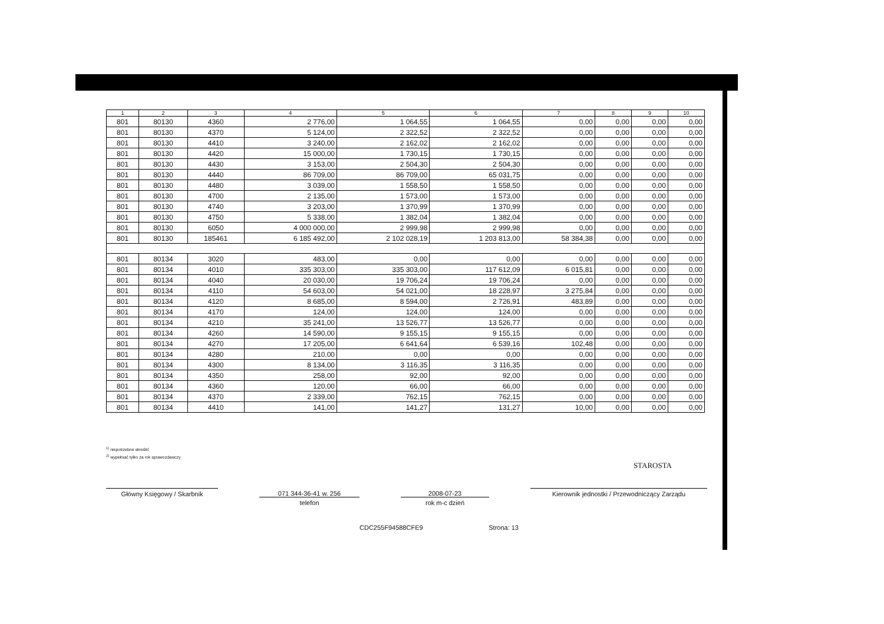| 1 | 2 | 3 | 4 | 5 | 6 | 7 | 8 | 9 | 10 |
| --- | --- | --- | --- | --- | --- | --- | --- | --- | --- |
| 801 | 80130 | 4360 | 2 776,00 | 1 064,55 | 1 064,55 | 0,00 | 0,00 | 0,00 | 0,00 |
| 801 | 80130 | 4370 | 5 124,00 | 2 322,52 | 2 322,52 | 0,00 | 0,00 | 0,00 | 0,00 |
| 801 | 80130 | 4410 | 3 240,00 | 2 162,02 | 2 162,02 | 0,00 | 0,00 | 0,00 | 0,00 |
| 801 | 80130 | 4420 | 15 000,00 | 1 730,15 | 1 730,15 | 0,00 | 0,00 | 0,00 | 0,00 |
| 801 | 80130 | 4430 | 3 153,00 | 2 504,30 | 2 504,30 | 0,00 | 0,00 | 0,00 | 0,00 |
| 801 | 80130 | 4440 | 86 709,00 | 86 709,00 | 65 031,75 | 0,00 | 0,00 | 0,00 | 0,00 |
| 801 | 80130 | 4480 | 3 039,00 | 1 558,50 | 1 558,50 | 0,00 | 0,00 | 0,00 | 0,00 |
| 801 | 80130 | 4700 | 2 135,00 | 1 573,00 | 1 573,00 | 0,00 | 0,00 | 0,00 | 0,00 |
| 801 | 80130 | 4740 | 3 203,00 | 1 370,99 | 1 370,99 | 0,00 | 0,00 | 0,00 | 0,00 |
| 801 | 80130 | 4750 | 5 338,00 | 1 382,04 | 1 382,04 | 0,00 | 0,00 | 0,00 | 0,00 |
| 801 | 80130 | 6050 | 4 000 000,00 | 2 999,98 | 2 999,98 | 0,00 | 0,00 | 0,00 | 0,00 |
| 801 | 80130 | 185461 | 6 185 492,00 | 2 102 028,19 | 1 203 813,00 | 58 384,38 | 0,00 | 0,00 | 0,00 |
| 801 | 80134 | 3020 | 483,00 | 0,00 | 0,00 | 0,00 | 0,00 | 0,00 | 0,00 |
| 801 | 80134 | 4010 | 335 303,00 | 335 303,00 | 117 612,09 | 6 015,81 | 0,00 | 0,00 | 0,00 |
| 801 | 80134 | 4040 | 20 030,00 | 19 706,24 | 19 706,24 | 0,00 | 0,00 | 0,00 | 0,00 |
| 801 | 80134 | 4110 | 54 603,00 | 54 021,00 | 18 228,97 | 3 275,84 | 0,00 | 0,00 | 0,00 |
| 801 | 80134 | 4120 | 8 685,00 | 8 594,00 | 2 726,91 | 483,89 | 0,00 | 0,00 | 0,00 |
| 801 | 80134 | 4170 | 124,00 | 124,00 | 124,00 | 0,00 | 0,00 | 0,00 | 0,00 |
| 801 | 80134 | 4210 | 35 241,00 | 13 526,77 | 13 526,77 | 0,00 | 0,00 | 0,00 | 0,00 |
| 801 | 80134 | 4260 | 14 590,00 | 9 155,15 | 9 155,15 | 0,00 | 0,00 | 0,00 | 0,00 |
| 801 | 80134 | 4270 | 17 205,00 | 6 641,64 | 6 539,16 | 102,48 | 0,00 | 0,00 | 0,00 |
| 801 | 80134 | 4280 | 210,00 | 0,00 | 0,00 | 0,00 | 0,00 | 0,00 | 0,00 |
| 801 | 80134 | 4300 | 8 134,00 | 3 116,35 | 3 116,35 | 0,00 | 0,00 | 0,00 | 0,00 |
| 801 | 80134 | 4350 | 258,00 | 92,00 | 92,00 | 0,00 | 0,00 | 0,00 | 0,00 |
| 801 | 80134 | 4360 | 120,00 | 66,00 | 66,00 | 0,00 | 0,00 | 0,00 | 0,00 |
| 801 | 80134 | 4370 | 2 339,00 | 762,15 | 762,15 | 0,00 | 0,00 | 0,00 | 0,00 |
| 801 | 80134 | 4410 | 141,00 | 141,27 | 131,27 | 10,00 | 0,00 | 0,00 | 0,00 |
<sup>1)</sup> niepotrzebne skreślić
<sup>2)</sup> wypełniać tylko za rok sprawozdawczy
STAROSTA
Główny Księgowy / Skarbnik 071 344-36-41 w. 256
telefon
2008-07-23
rok m-c dzień
Kierownik jednostki / Przewodniczący Zarządu
CDC255F94588CFE9 Strona: 13